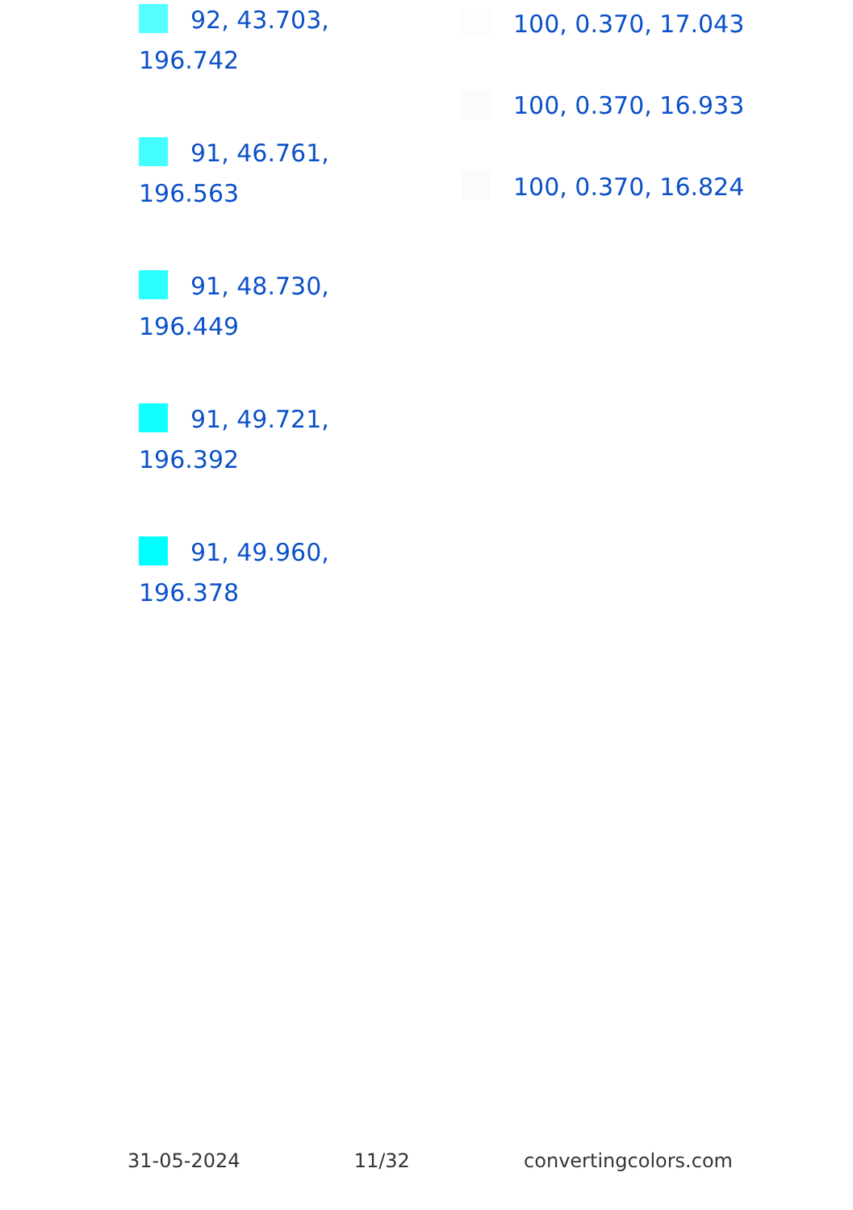92, 43.703, 196.742
91, 46.761, 196.563
91, 48.730, 196.449
91, 49.721, 196.392
91, 49.960, 196.378
100, 0.370, 17.043
100, 0.370, 16.933
100, 0.370, 16.824
31-05-2024 11/32 convertingcolors.com